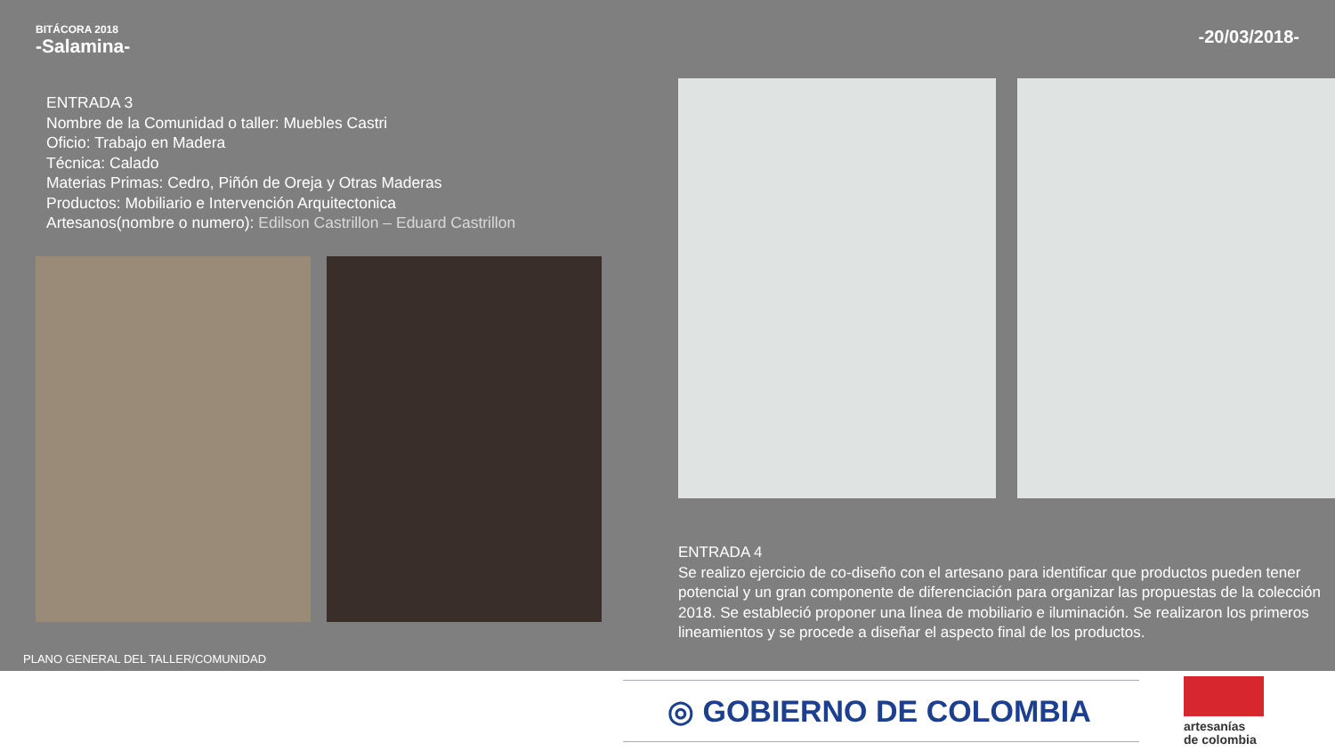BITÁCORA 2018
-Salamina-
-20/03/2018-
ENTRADA 3
Nombre de la Comunidad o taller: Muebles Castri
Oficio: Trabajo en Madera
Técnica: Calado
Materias Primas: Cedro, Piñón de Oreja y Otras Maderas
Productos: Mobiliario e Intervención Arquitectonica
Artesanos(nombre o numero): Edilson Castrillon – Eduard Castrillon
PLANO GENERAL DEL TALLER/COMUNIDAD
ENTRADA 4
Se realizo ejercicio de co-diseño con el artesano para identificar que productos pueden tener potencial y un gran componente de diferenciación para organizar las propuestas de la colección 2018. Se estableció proponer una línea de mobiliario e iluminación. Se realizaron los primeros lineamientos y se procede a diseñar el aspecto final de los productos.
◎ GOBIERNO DE COLOMBIA
artesanías
de colombia